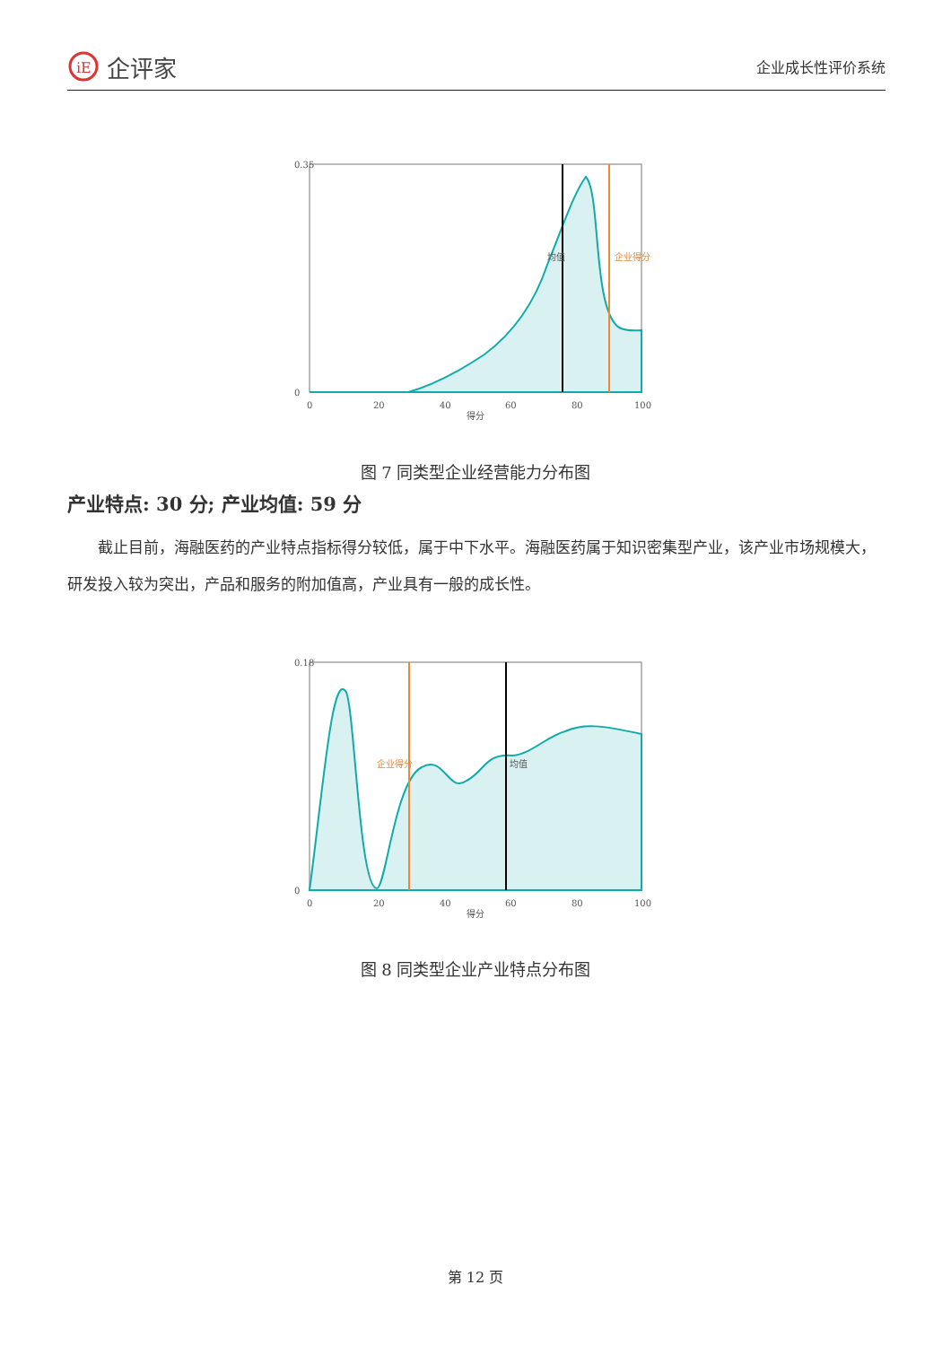iE
企评家
企业成长性评价系统
0.35
0
0
20
40
60
80
100
得分
均值
企业得分
图 7 同类型企业经营能力分布图
产业特点: 30 分; 产业均值: 59 分
截止目前，海融医药的产业特点指标得分较低，属于中下水平。海融医药属于知识密集型产业，该产业市场规模大，研发投入较为突出，产品和服务的附加值高，产业具有一般的成长性。
0.18
0
0
20
40
60
80
100
得分
均值
企业得分
图 8 同类型企业产业特点分布图
第 12 页